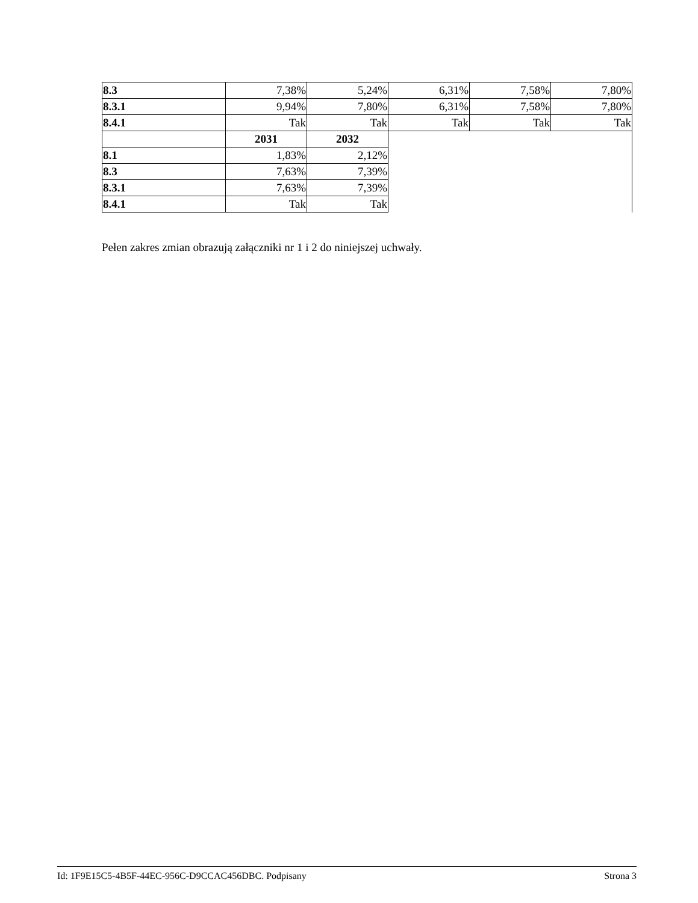| 8.3 | 7,38% | 5,24% | 6,31% | 7,58% | 7,80% |
| 8.3.1 | 9,94% | 7,80% | 6,31% | 7,58% | 7,80% |
| 8.4.1 | Tak | Tak | Tak | Tak | Tak |
| | 2031 | 2032 | | | |
| 8.1 | 1,83% | 2,12% | | | |
| 8.3 | 7,63% | 7,39% | | | |
| 8.3.1 | 7,63% | 7,39% | | | |
| 8.4.1 | Tak | Tak | | | |
Pełen zakres zmian obrazują załączniki nr 1 i 2 do niniejszej uchwały.
Id: 1F9E15C5-4B5F-44EC-956C-D9CCAC456DBC. Podpisany Strona 3